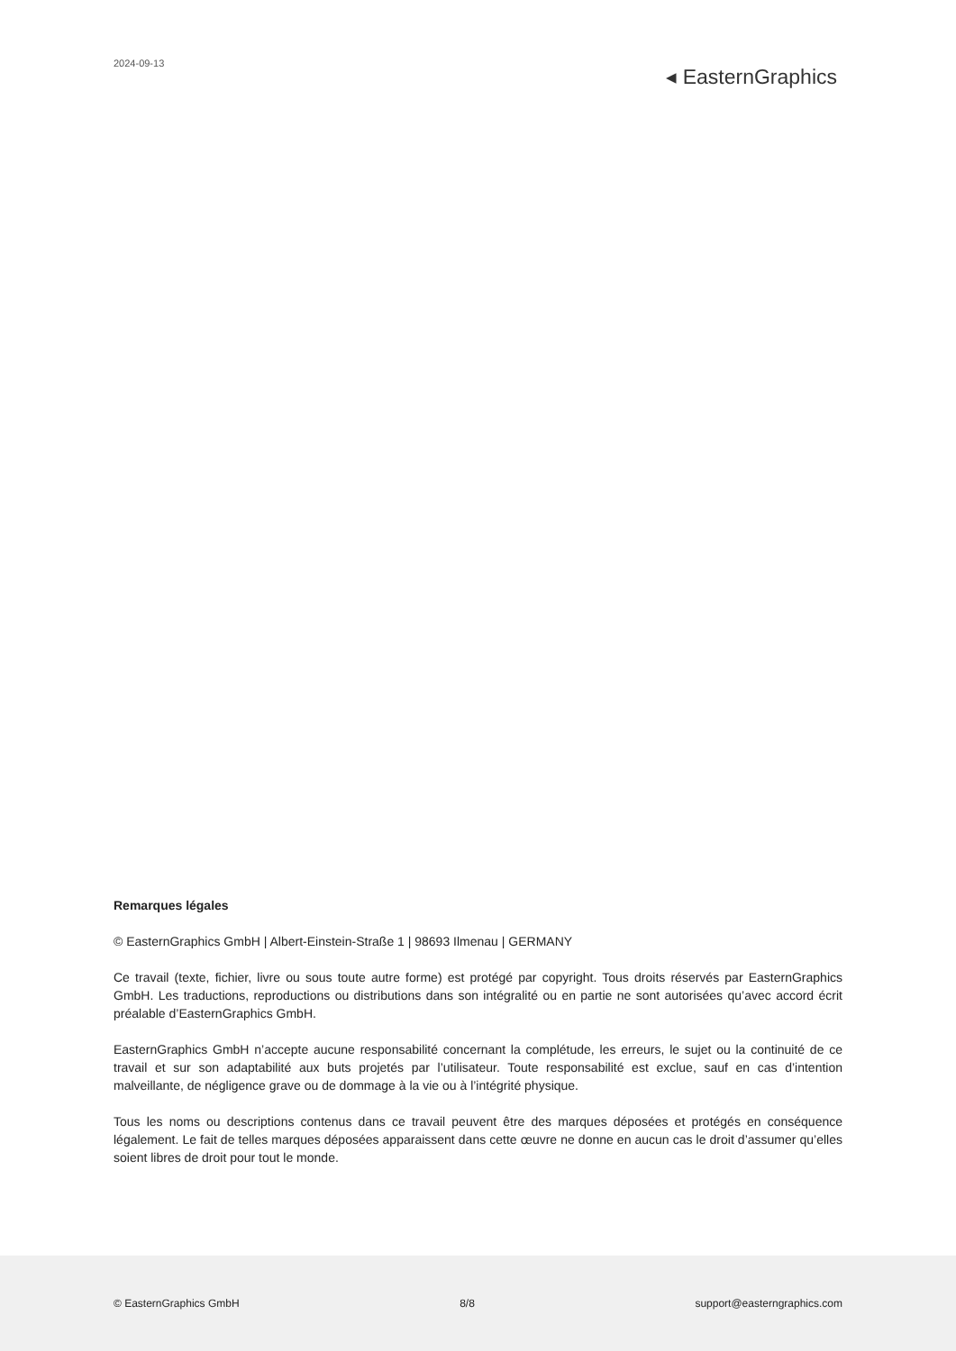2024-09-13
◂ EasternGraphics
Remarques légales
© EasternGraphics GmbH | Albert-Einstein-Straße 1 | 98693 Ilmenau | GERMANY
Ce travail (texte, fichier, livre ou sous toute autre forme) est protégé par copyright. Tous droits réservés par EasternGraphics GmbH. Les traductions, reproductions ou distributions dans son intégralité ou en partie ne sont autorisées qu’avec accord écrit préalable d’EasternGraphics GmbH.
EasternGraphics GmbH n’accepte aucune responsabilité concernant la complétude, les erreurs, le sujet ou la continuité de ce travail et sur son adaptabilité aux buts projetés par l’utilisateur. Toute responsabilité est exclue, sauf en cas d’intention malveillante, de négligence grave ou de dommage à la vie ou à l’intégrité physique.
Tous les noms ou descriptions contenus dans ce travail peuvent être des marques déposées et protégés en conséquence légalement. Le fait de telles marques déposées apparaissent dans cette œuvre ne donne en aucun cas le droit d’assumer qu’elles soient libres de droit pour tout le monde.
© EasternGraphics GmbH 8/8 support@easterngraphics.com